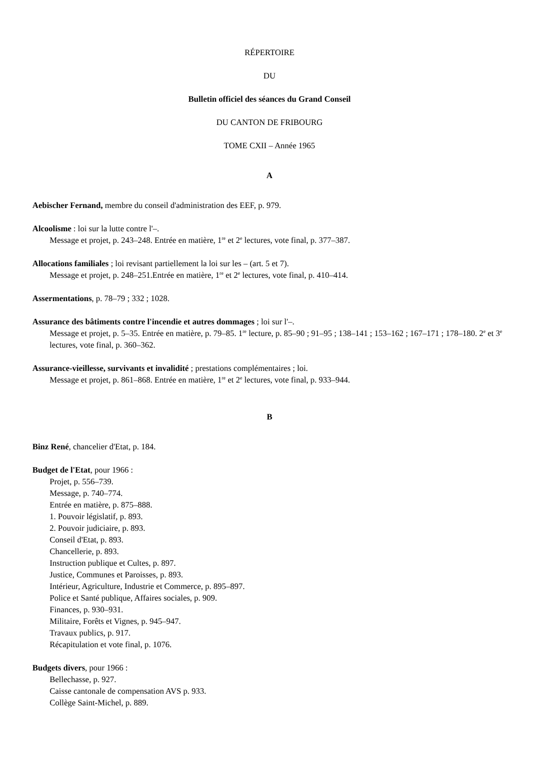RÉPERTOIRE
DU
Bulletin officiel des séances du Grand Conseil
DU CANTON DE FRIBOURG
TOME CXII – Année 1965
A
Aebischer Fernand, membre du conseil d'administration des EEF, p. 979.
Alcoolisme : loi sur la lutte contre l'–.
Message et projet, p. 243–248. Entrée en matière, 1<sup>re</sup> et 2<sup>e</sup> lectures, vote final, p. 377–387.
Allocations familiales ; loi revisant partiellement la loi sur les – (art. 5 et 7).
Message et projet, p. 248–251.Entrée en matière, 1<sup>re</sup> et 2<sup>e</sup> lectures, vote final, p. 410–414.
Assermentations, p. 78–79 ; 332 ; 1028.
Assurance des bâtiments contre l'incendie et autres dommages ; loi sur l'–.
Message et projet, p. 5–35. Entrée en matière, p. 79–85. 1<sup>re</sup> lecture, p. 85–90 ; 91–95 ; 138–141 ; 153–162 ; 167–171 ; 178–180. 2<sup>e</sup> et 3<sup>e</sup> lectures, vote final, p. 360–362.
Assurance-vieillesse, survivants et invalidité ; prestations complémentaires ; loi.
Message et projet, p. 861–868. Entrée en matière, 1<sup>re</sup> et 2<sup>e</sup> lectures, vote final, p. 933–944.
B
Binz René, chancelier d'Etat, p. 184.
Budget de l'Etat, pour 1966 :
Projet, p. 556–739.
Message, p. 740–774.
Entrée en matière, p. 875–888.
1. Pouvoir législatif, p. 893.
2. Pouvoir judiciaire, p. 893.
Conseil d'Etat, p. 893.
Chancellerie, p. 893.
Instruction publique et Cultes, p. 897.
Justice, Communes et Paroisses, p. 893.
Intérieur, Agriculture, Industrie et Commerce, p. 895–897.
Police et Santé publique, Affaires sociales, p. 909.
Finances, p. 930–931.
Militaire, Forêts et Vignes, p. 945–947.
Travaux publics, p. 917.
Récapitulation et vote final, p. 1076.
Budgets divers, pour 1966 :
Bellechasse, p. 927.
Caisse cantonale de compensation AVS p. 933.
Collège Saint-Michel, p. 889.